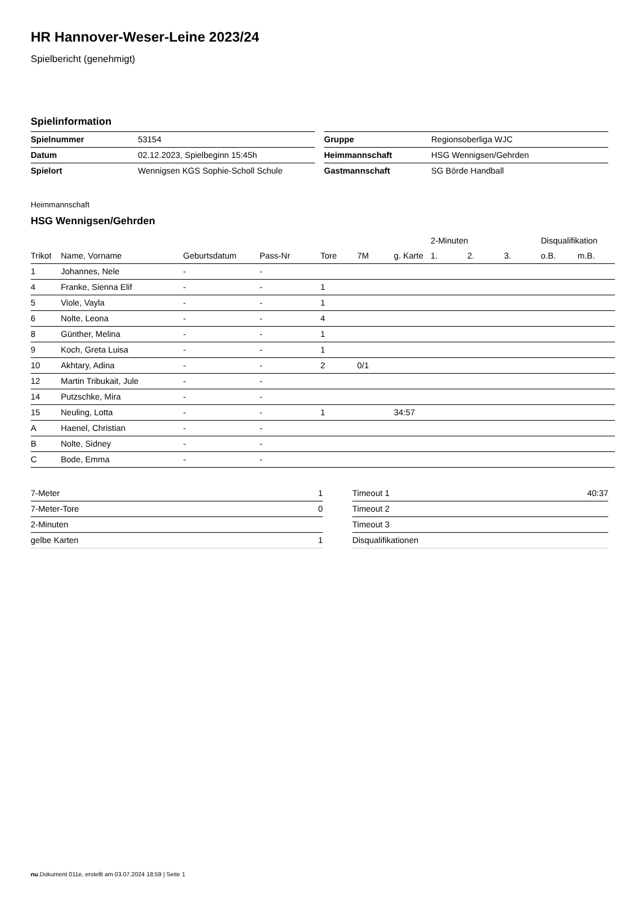HR Hannover-Weser-Leine 2023/24
Spielbericht (genehmigt)
Spielinformation
| Spielnummer | 53154 |
| Datum | 02.12.2023, Spielbeginn 15:45h |
| Spielort | Wennigsen KGS Sophie-Scholl Schule |
| Gruppe | Regionsoberliga WJC |
| Heimmannschaft | HSG Wennigsen/Gehrden |
| Gastmannschaft | SG Börde Handball |
Heimmannschaft
HSG Wennigsen/Gehrden
| | | | | | | | 2-Minuten | | | Disqualifikation | |
| --- | --- | --- | --- | --- | --- | --- | --- | --- | --- | --- | --- |
| Trikot | Name, Vorname | Geburtsdatum | Pass-Nr | Tore | 7M | g. Karte | 1. | 2. | 3. | o.B. | m.B. |
| 1 | Johannes, Nele | - | - | | | | | | | | |
| 4 | Franke, Sienna Elif | - | - | 1 | | | | | | | |
| 5 | Viole, Vayla | - | - | 1 | | | | | | | |
| 6 | Nolte, Leona | - | - | 4 | | | | | | | |
| 8 | Günther, Melina | - | - | 1 | | | | | | | |
| 9 | Koch, Greta Luisa | - | - | 1 | | | | | | | |
| 10 | Akhtary, Adina | - | - | 2 | 0/1 | | | | | | |
| 12 | Martin Tribukait, Jule | - | - | | | | | | | | |
| 14 | Putzschke, Mira | - | - | | | | | | | | |
| 15 | Neuling, Lotta | - | - | 1 | | 34:57 | | | | | |
| A | Haenel, Christian | - | - | | | | | | | | |
| B | Nolte, Sidney | - | - | | | | | | | | |
| C | Bode, Emma | - | - | | | | | | | | |
| 7-Meter | 1 |
| 7-Meter-Tore | 0 |
| 2-Minuten | |
| gelbe Karten | 1 |
| Timeout 1 | 40:37 |
| Timeout 2 | |
| Timeout 3 | |
| Disqualifikationen | |
nu.Dokument 011e, erstellt am 03.07.2024 18:59 | Seite 1